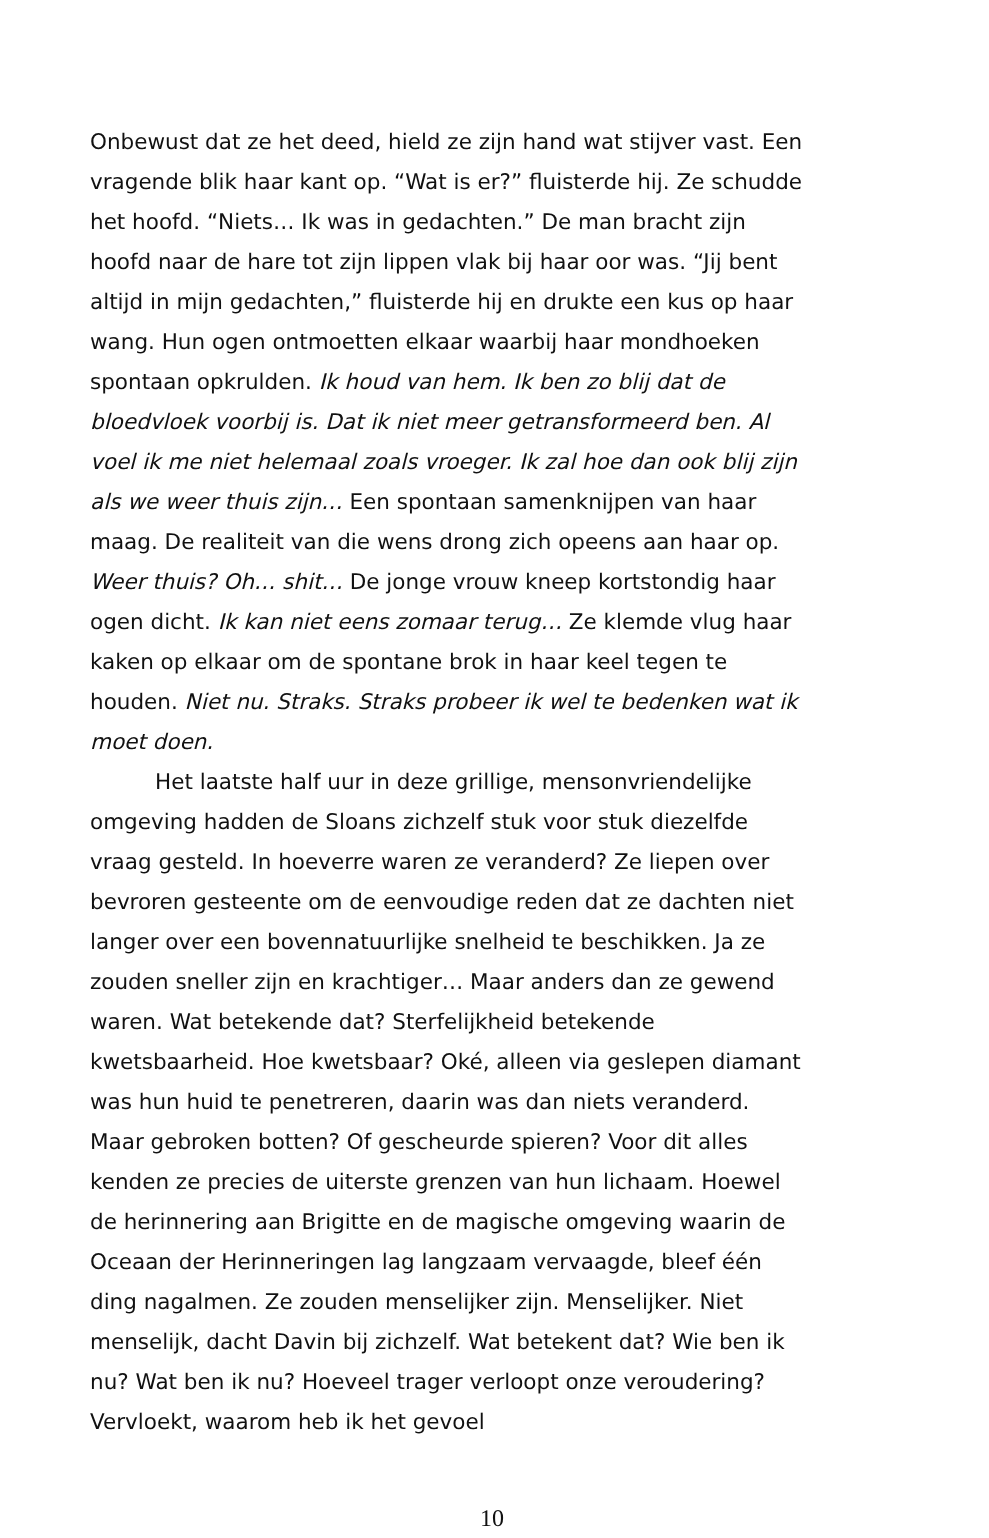Onbewust dat ze het deed, hield ze zijn hand wat stijver vast. Een vragende blik haar kant op. “Wat is er?” fluisterde hij. Ze schudde het hoofd. “Niets… Ik was in gedachten.” De man bracht zijn hoofd naar de hare tot zijn lippen vlak bij haar oor was. “Jij bent altijd in mijn gedachten,” fluisterde hij en drukte een kus op haar wang. Hun ogen ontmoetten elkaar waarbij haar mondhoeken spontaan opkrulden. Ik houd van hem. Ik ben zo blij dat de bloedvloek voorbij is. Dat ik niet meer getransformeerd ben. Al voel ik me niet helemaal zoals vroeger. Ik zal hoe dan ook blij zijn als we weer thuis zijn… Een spontaan samenknijpen van haar maag. De realiteit van die wens drong zich opeens aan haar op. Weer thuis? Oh… shit… De jonge vrouw kneep kortstondig haar ogen dicht. Ik kan niet eens zomaar terug… Ze klemde vlug haar kaken op elkaar om de spontane brok in haar keel tegen te houden. Niet nu. Straks. Straks probeer ik wel te bedenken wat ik moet doen.
Het laatste half uur in deze grillige, mensonvriendelijke omgeving hadden de Sloans zichzelf stuk voor stuk diezelfde vraag gesteld. In hoeverre waren ze veranderd? Ze liepen over bevroren gesteente om de eenvoudige reden dat ze dachten niet langer over een bovennatuurlijke snelheid te beschikken. Ja ze zouden sneller zijn en krachtiger… Maar anders dan ze gewend waren. Wat betekende dat? Sterfelijkheid betekende kwetsbaarheid. Hoe kwetsbaar? Oké, alleen via geslepen diamant was hun huid te penetreren, daarin was dan niets veranderd. Maar gebroken botten? Of gescheurde spieren? Voor dit alles kenden ze precies de uiterste grenzen van hun lichaam. Hoewel de herinnering aan Brigitte en de magische omgeving waarin de Oceaan der Herinneringen lag langzaam vervaagde, bleef één ding nagalmen. Ze zouden menselijker zijn. Menselijker. Niet menselijk, dacht Davin bij zichzelf. Wat betekent dat? Wie ben ik nu? Wat ben ik nu? Hoeveel trager verloopt onze veroudering? Vervloekt, waarom heb ik het gevoel
10